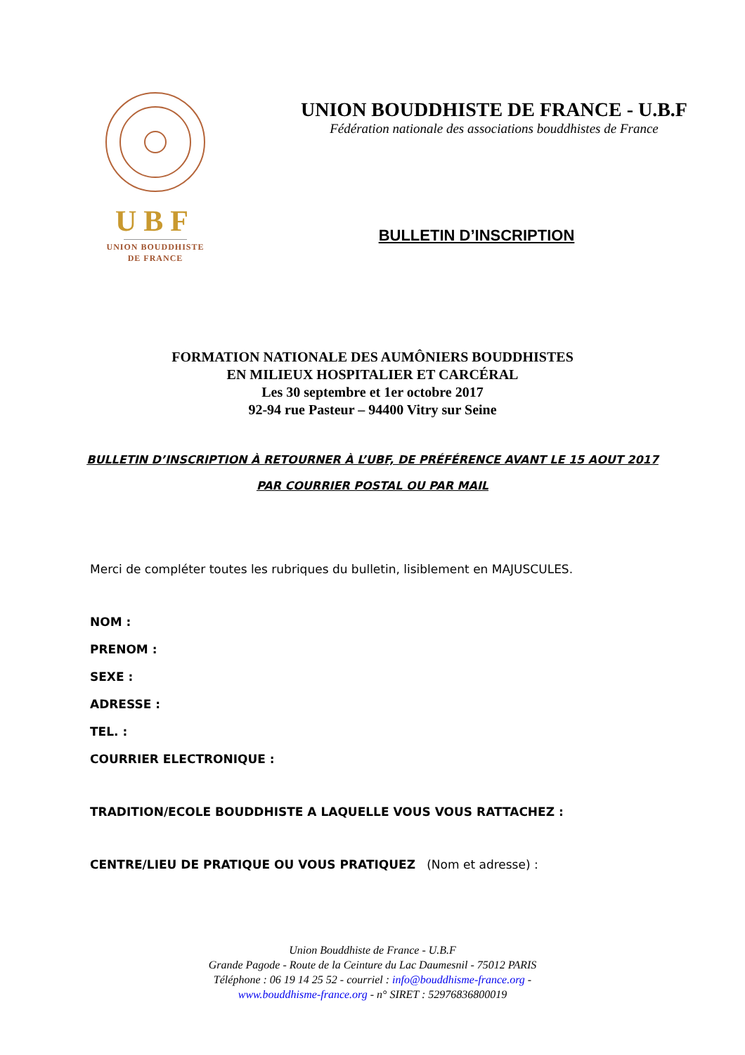UBF
UNION BOUDDHISTE
DE FRANCE
UNION BOUDDHISTE DE FRANCE - U.B.F
Fédération nationale des associations bouddhistes de France
BULLETIN D’INSCRIPTION
FORMATION NATIONALE DES AUMÔNIERS BOUDDHISTES
EN MILIEUX HOSPITALIER ET CARCÉRAL
Les 30 septembre et 1er octobre 2017
92-94 rue Pasteur – 94400 Vitry sur Seine
BULLETIN D’INSCRIPTION À RETOURNER À L’UBF, DE PRÉFÉRENCE AVANT LE 15 AOUT 2017
PAR COURRIER POSTAL OU PAR MAIL
Merci de compléter toutes les rubriques du bulletin, lisiblement en MAJUSCULES.
NOM :
PRENOM :
SEXE :
ADRESSE :
TEL. :
COURRIER ELECTRONIQUE :
TRADITION/ECOLE BOUDDHISTE A LAQUELLE VOUS VOUS RATTACHEZ :
CENTRE/LIEU DE PRATIQUE OU VOUS PRATIQUEZ (Nom et adresse) :
Union Bouddhiste de France - U.B.F
Grande Pagode - Route de la Ceinture du Lac Daumesnil - 75012 PARIS
Téléphone : 06 19 14 25 52 - courriel : info@bouddhisme-france.org -
www.bouddhisme-france.org - n° SIRET : 52976836800019